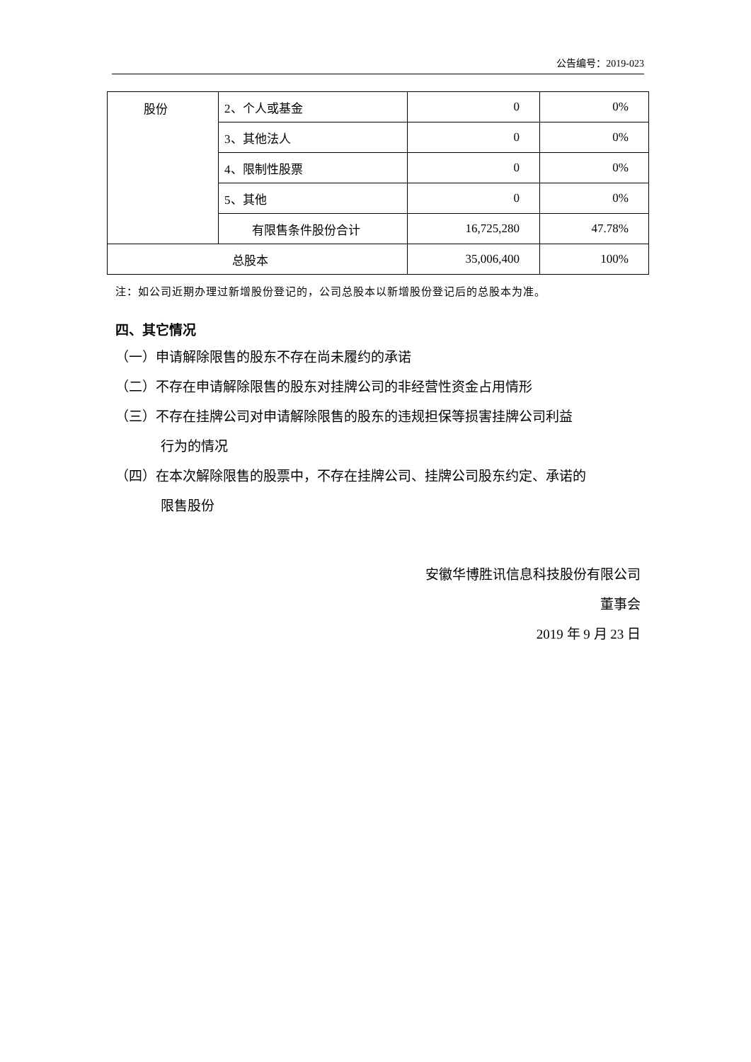公告编号：2019-023
| 股份 | 2、个人或基金 | 0 | 0% |
| | 3、其他法人 | 0 | 0% |
| | 4、限制性股票 | 0 | 0% |
| | 5、其他 | 0 | 0% |
| | 有限售条件股份合计 | 16,725,280 | 47.78% |
| 总股本 | | 35,006,400 | 100% |
注：如公司近期办理过新增股份登记的，公司总股本以新增股份登记后的总股本为准。
四、其它情况
（一）申请解除限售的股东不存在尚未履约的承诺
（二）不存在申请解除限售的股东对挂牌公司的非经营性资金占用情形
（三）不存在挂牌公司对申请解除限售的股东的违规担保等损害挂牌公司利益
行为的情况
（四）在本次解除限售的股票中，不存在挂牌公司、挂牌公司股东约定、承诺的
限售股份
安徽华博胜讯信息科技股份有限公司
董事会
2019 年 9 月 23 日